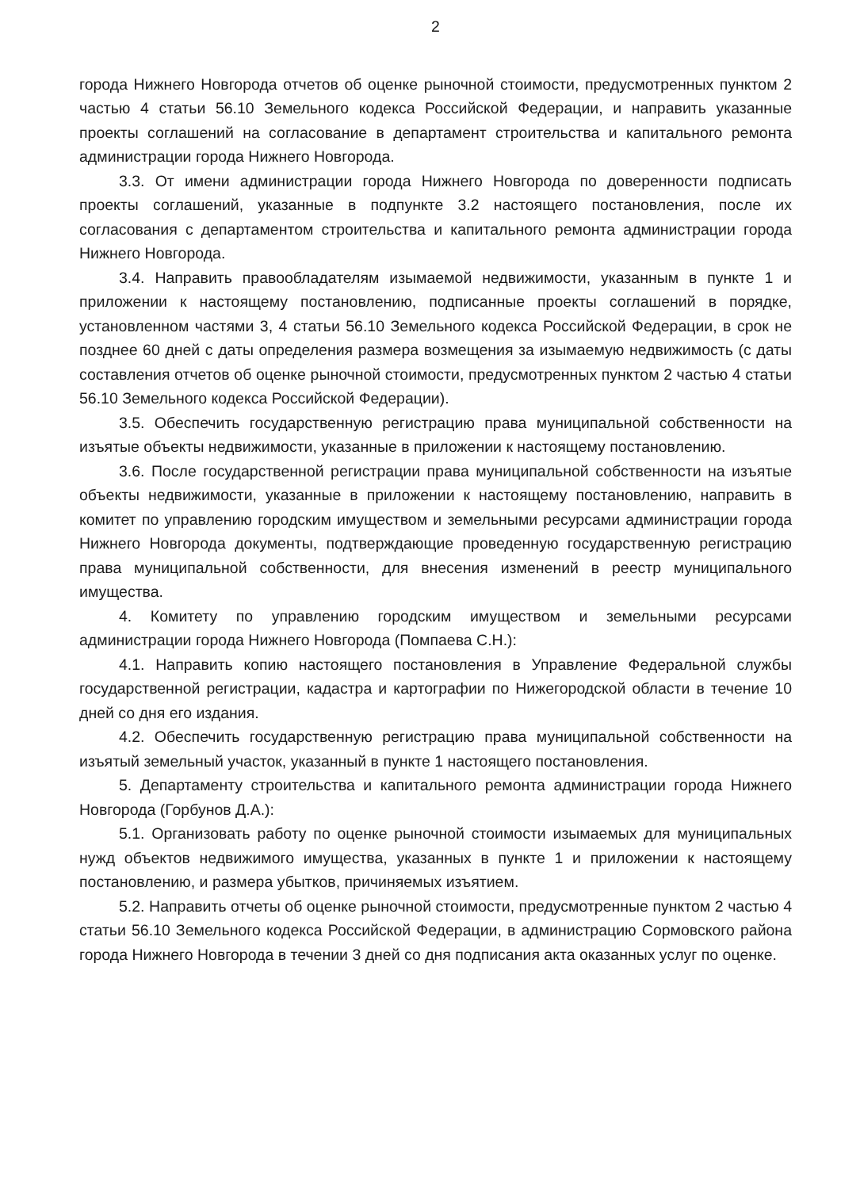2
города Нижнего Новгорода отчетов об оценке рыночной стоимости, предусмотренных пунктом 2 частью 4 статьи 56.10 Земельного кодекса Российской Федерации, и направить указанные проекты соглашений на согласование в департамент строительства и капитального ремонта администрации города Нижнего Новгорода.
3.3. От имени администрации города Нижнего Новгорода по доверенности подписать проекты соглашений, указанные в подпункте 3.2 настоящего постановления, после их согласования с департаментом строительства и капитального ремонта администрации города Нижнего Новгорода.
3.4. Направить правообладателям изымаемой недвижимости, указанным в пункте 1 и приложении к настоящему постановлению, подписанные проекты соглашений в порядке, установленном частями 3, 4 статьи 56.10 Земельного кодекса Российской Федерации, в срок не позднее 60 дней с даты определения размера возмещения за изымаемую недвижимость (с даты составления отчетов об оценке рыночной стоимости, предусмотренных пунктом 2 частью 4 статьи 56.10 Земельного кодекса Российской Федерации).
3.5. Обеспечить государственную регистрацию права муниципальной собственности на изъятые объекты недвижимости, указанные в приложении к настоящему постановлению.
3.6. После государственной регистрации права муниципальной собственности на изъятые объекты недвижимости, указанные в приложении к настоящему постановлению, направить в комитет по управлению городским имуществом и земельными ресурсами администрации города Нижнего Новгорода документы, подтверждающие проведенную государственную регистрацию права муниципальной собственности, для внесения изменений в реестр муниципального имущества.
4. Комитету по управлению городским имуществом и земельными ресурсами администрации города Нижнего Новгорода (Помпаева С.Н.):
4.1. Направить копию настоящего постановления в Управление Федеральной службы государственной регистрации, кадастра и картографии по Нижегородской области в течение 10 дней со дня его издания.
4.2. Обеспечить государственную регистрацию права муниципальной собственности на изъятый земельный участок, указанный в пункте 1 настоящего постановления.
5. Департаменту строительства и капитального ремонта администрации города Нижнего Новгорода (Горбунов Д.А.):
5.1. Организовать работу по оценке рыночной стоимости изымаемых для муниципальных нужд объектов недвижимого имущества, указанных в пункте 1 и приложении к настоящему постановлению, и размера убытков, причиняемых изъятием.
5.2. Направить отчеты об оценке рыночной стоимости, предусмотренные пунктом 2 частью 4 статьи 56.10 Земельного кодекса Российской Федерации, в администрацию Сормовского района города Нижнего Новгорода в течении 3 дней со дня подписания акта оказанных услуг по оценке.